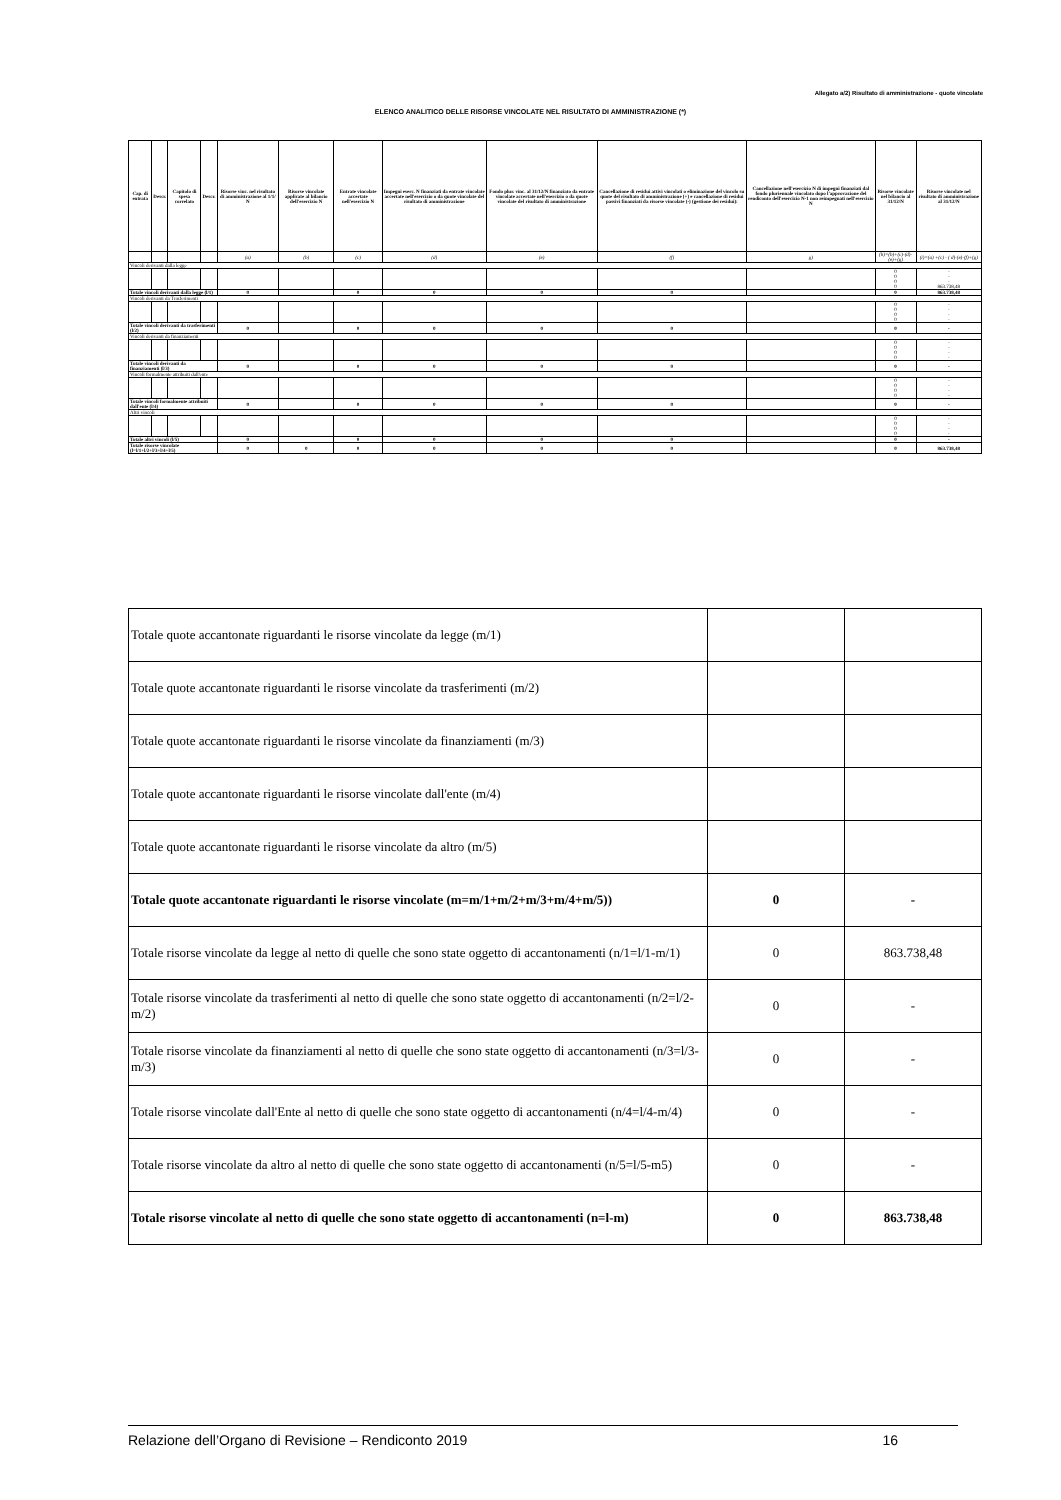Allegato a/2) Risultato di amministrazione - quote vincolate
ELENCO ANALITICO DELLE RISORSE VINCOLATE NEL RISULTATO DI AMMINISTRAZIONE (*)
| Cap. di entrata | Descr. | Capitolo di spesa correlato | Descr. | Risorse vinc. nel risultato di amministrazione al 1/1/ N | Risorse vincolate applicate al bilancio dell'esercizio N | Entrate vincolate accertate nell'esercizio N | Impegni eserc. N finanziati da entrate vincolate accertate nell'esercizio o da quote vincolate del risultato di amministrazione | Fondo plur. vinc. al 31/12/N finanziato da entrate vincolate accertate nell'esercizio o da quote vincolate del risultato di amministrazione | Cancellazione di residui attivi vincolati o eliminazione del vincolo su quote del risultato di amministrazione (+) e cancellazione di residui passivi finanziati da risorse vincolate (-) (gestione dei residui): | Cancellazione nell'esercizio N di impegni finanziati dal fondo pluriennale vincolato dopo l'approvazione del rendiconto dell'esercizio N-1 non reimpegnati nell'esercizio N | Risorse vincolate nel bilancio al 31/12/N | Risorse vincolate nel risultato di amministrazione al 31/12/N |
| --- | --- | --- | --- | --- | --- | --- | --- | --- | --- | --- | --- | --- |
| | | | | (a) | (b) | (c) | (d) | (e) | (f) | g) | (h)=(b)+(c)-(d)-(e)+(g) | (i)=(a) +(c) - ( d)-(e)-(f)+(g) |
| Vincoli derivanti dalla legge | | | | | | | | | | | | |
| | | | | | | | | | | | 0 0 0 0 | - - - 863.738,48 |
| Totale vincoli derivanti dalla legge (l/1) | | | | 0 | | 0 | 0 | 0 | 0 | | 0 | 863.738,48 |
| Vincoli derivanti da Trasferimenti | | | | | | | | | | | | |
| | | | | | | | | | | | 0 0 0 0 | - - - - |
| Totale vincoli derivanti da trasferimenti (l/2) | | | | 0 | | 0 | 0 | 0 | 0 | | 0 | - |
| Vincoli derivanti da finanziamenti | | | | | | | | | | | | |
| | | | | | | | | | | | 0 0 0 0 | - - - - |
| Totale vincoli derivanti da finanziamenti (l/3) | | | | 0 | | 0 | 0 | 0 | 0 | | 0 | - |
| Vincoli formalmente attribuiti dall'ente | | | | | | | | | | | | |
| | | | | | | | | | | | 0 0 0 0 | - - - - |
| Totale vincoli formalmente attribuiti dall'ente (l/4) | | | | 0 | | 0 | 0 | 0 | 0 | | 0 | - |
| Altri vincoli | | | | | | | | | | | | |
| | | | | | | | | | | | 0 0 0 0 | - - - - |
| Totale altri vincoli (l/5) | | | | 0 | | 0 | 0 | 0 | 0 | | 0 | - |
| Totale risorse vincolate (l=l/1+l/2+l/3+l/4+l/5) | | | | 0 | 0 | 0 | 0 | 0 | 0 | | 0 | 863.738,48 |
| Totale quote accantonate riguardanti le risorse vincolate da legge (m/1) | | |
| Totale quote accantonate riguardanti le risorse vincolate da trasferimenti (m/2) | | |
| Totale quote accantonate riguardanti le risorse vincolate da finanziamenti (m/3) | | |
| Totale quote accantonate riguardanti le risorse vincolate dall'ente (m/4) | | |
| Totale quote accantonate riguardanti le risorse vincolate da altro (m/5) | | |
| Totale quote accantonate riguardanti le risorse vincolate (m=m/1+m/2+m/3+m/4+m/5)) | 0 | - |
| Totale risorse vincolate da legge al netto di quelle che sono state oggetto di accantonamenti (n/1=l/1-m/1) | 0 | 863.738,48 |
| Totale risorse vincolate da trasferimenti al netto di quelle che sono state oggetto di accantonamenti (n/2=l/2-m/2) | 0 | - |
| Totale risorse vincolate da finanziamenti al netto di quelle che sono state oggetto di accantonamenti (n/3=l/3-m/3) | 0 | - |
| Totale risorse vincolate dall'Ente al netto di quelle che sono state oggetto di accantonamenti (n/4=l/4-m/4) | 0 | - |
| Totale risorse vincolate da altro al netto di quelle che sono state oggetto di accantonamenti (n/5=l/5-m5) | 0 | - |
| Totale risorse vincolate al netto di quelle che sono state oggetto di accantonamenti (n=l-m) | 0 | 863.738,48 |
Relazione dell’Organo di Revisione – Rendiconto 2019 16